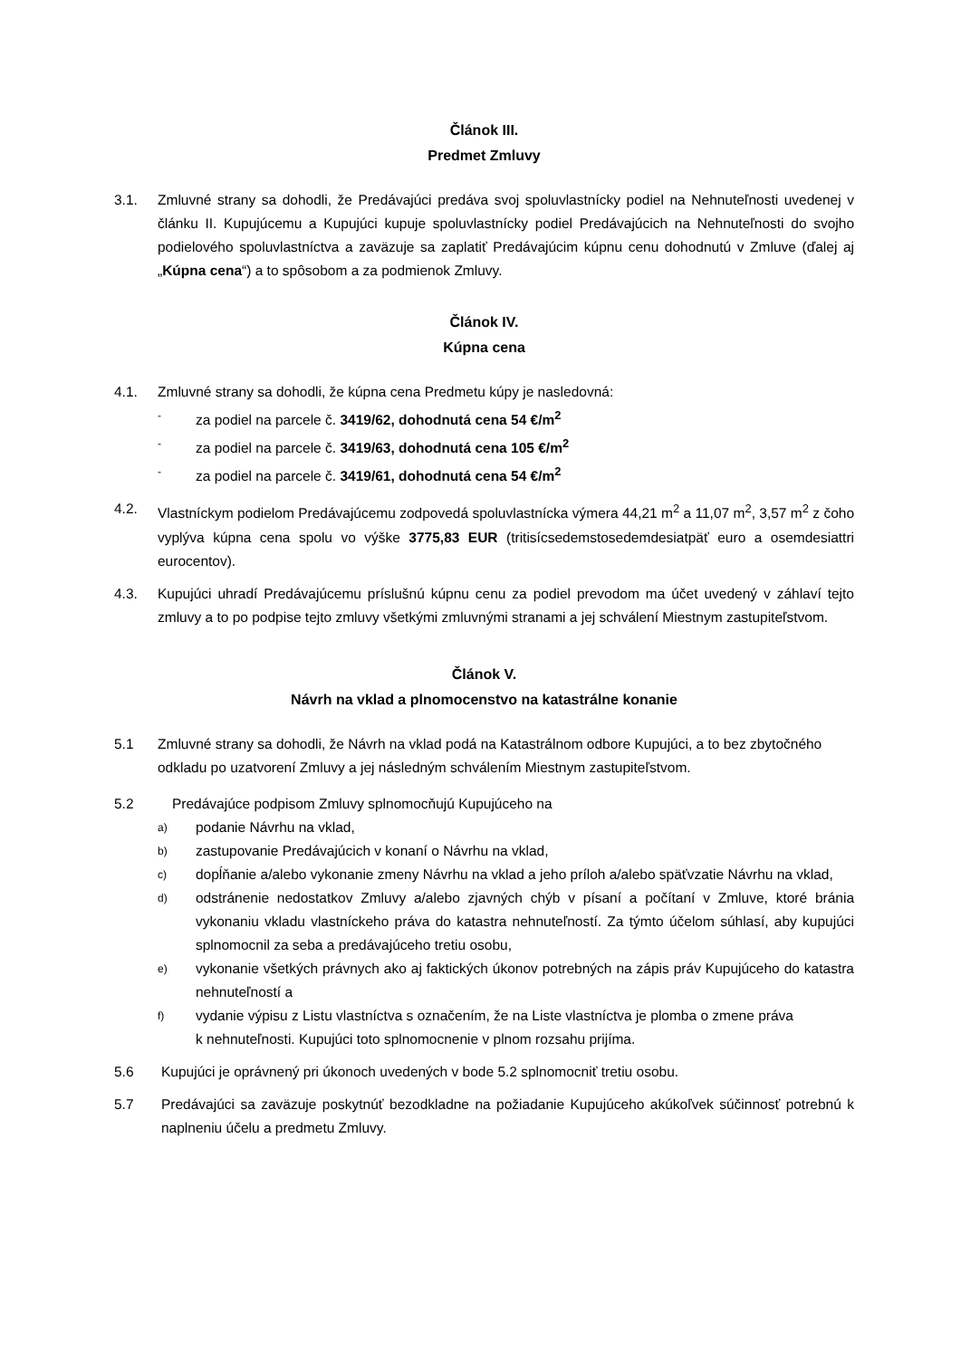Článok III.
Predmet Zmluvy
3.1. Zmluvné strany sa dohodli, že Predávajúci predáva svoj spoluvlastnícky podiel na Nehnuteľnosti uvedenej v článku II. Kupujúcemu a Kupujúci kupuje spoluvlastnícky podiel Predávajúcich na Nehnuteľnosti do svojho podielového spoluvlastníctva a zaväzuje sa zaplatiť Predávajúcim kúpnu cenu dohodnutú v Zmluve (ďalej aj „Kúpna cena“) a to spôsobom a za podmienok Zmluvy.
Článok IV.
Kúpna cena
4.1. Zmluvné strany sa dohodli, že kúpna cena Predmetu kúpy je nasledovná:
-
za podiel na parcele č. 3419/62, dohodnutá cena 54 €/m<sup>2</sup>
-
za podiel na parcele č. 3419/63, dohodnutá cena 105 €/m<sup>2</sup>
-
za podiel na parcele č. 3419/61, dohodnutá cena 54 €/m<sup>2</sup>
4.2. Vlastníckym podielom Predávajúcemu zodpovedá spoluvlastnícka výmera 44,21 m<sup>2</sup> a 11,07 m<sup>2</sup>, 3,57 m<sup>2</sup> z čoho vyplýva kúpna cena spolu vo výške 3775,83 EUR (tritisícsedemstosedemdesiatpäť euro a osemdesiattri eurocentov).
4.3. Kupujúci uhradí Predávajúcemu príslušnú kúpnu cenu za podiel prevodom ma účet uvedený v záhlaví tejto zmluvy a to po podpise tejto zmluvy všetkými zmluvnými stranami a jej schválení Miestnym zastupiteľstvom.
Článok V.
Návrh na vklad a plnomocenstvo na katastrálne konanie
5.1 Zmluvné strany sa dohodli, že Návrh na vklad podá na Katastrálnom odbore Kupujúci, a to bez zbytočného odkladu po uzatvorení Zmluvy a jej následným schválením Miestnym zastupiteľstvom.
5.2 Predávajúce podpisom Zmluvy splnomocňujú Kupujúceho na
a)
podanie Návrhu na vklad,
b)
zastupovanie Predávajúcich v konaní o Návrhu na vklad,
c)
dopĺňanie a/alebo vykonanie zmeny Návrhu na vklad a jeho príloh a/alebo späťvzatie Návrhu na vklad,
d)
odstránenie nedostatkov Zmluvy a/alebo zjavných chýb v písaní a počítaní v Zmluve, ktoré bránia vykonaniu vkladu vlastníckeho práva do katastra nehnuteľností. Za týmto účelom súhlasí, aby kupujúci splnomocnil za seba a predávajúceho tretiu osobu,
e)
vykonanie všetkých právnych ako aj faktických úkonov potrebných na zápis práv Kupujúceho do katastra nehnuteľností a
f)
vydanie výpisu z Listu vlastníctva s označením, že na Liste vlastníctva je plomba o zmene práva
k nehnuteľnosti. Kupujúci toto splnomocnenie v plnom rozsahu prijíma.
5.6 Kupujúci je oprávnený pri úkonoch uvedených v bode 5.2 splnomocniť tretiu osobu.
5.7 Predávajúci sa zaväzuje poskytnúť bezodkladne na požiadanie Kupujúceho akúkoľvek súčinnosť potrebnú k naplneniu účelu a predmetu Zmluvy.